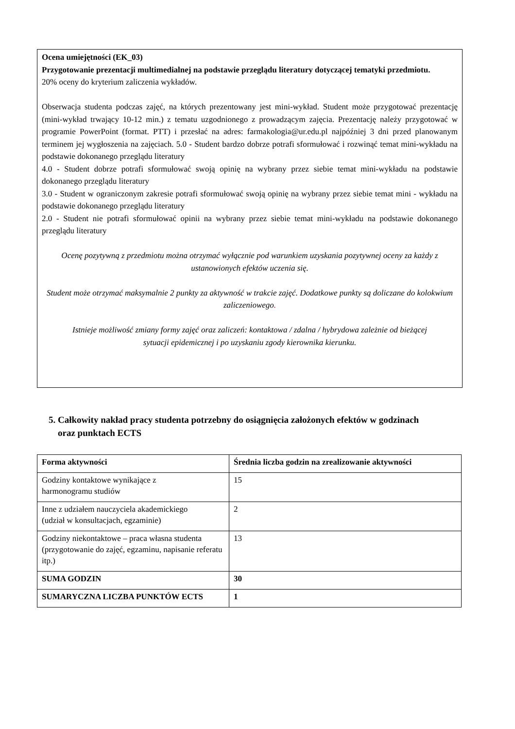Ocena umiejętności (EK_03)
Przygotowanie prezentacji multimedialnej na podstawie przeglądu literatury dotyczącej tematyki przedmiotu.
20% oceny do kryterium zaliczenia wykładów.
Obserwacja studenta podczas zajęć, na których prezentowany jest mini-wykład. Student może przygotować prezentację (mini-wykład trwający 10-12 min.) z tematu uzgodnionego z prowadzącym zajęcia. Prezentację należy przygotować w programie PowerPoint (format. PTT) i przesłać na adres: farmakologia@ur.edu.pl najpóźniej 3 dni przed planowanym terminem jej wygłoszenia na zajęciach. 5.0 - Student bardzo dobrze potrafi sformułować i rozwinąć temat mini-wykładu na podstawie dokonanego przeglądu literatury
4.0 - Student dobrze potrafi sformułować swoją opinię na wybrany przez siebie temat mini-wykładu na podstawie dokonanego przeglądu literatury
3.0 - Student w ograniczonym zakresie potrafi sformułować swoją opinię na wybrany przez siebie temat mini - wykładu na podstawie dokonanego przeglądu literatury
2.0 - Student nie potrafi sformułować opinii na wybrany przez siebie temat mini-wykładu na podstawie dokonanego przeglądu literatury
Ocenę pozytywną z przedmiotu można otrzymać wyłącznie pod warunkiem uzyskania pozytywnej oceny za każdy z ustanowionych efektów uczenia się.
Student może otrzymać maksymalnie 2 punkty za aktywność w trakcie zajęć. Dodatkowe punkty są doliczane do kolokwium zaliczeniowego.
Istnieje możliwość zmiany formy zajęć oraz zaliczeń: kontaktowa / zdalna / hybrydowa zależnie od bieżącej sytuacji epidemicznej i po uzyskaniu zgody kierownika kierunku.
5. Całkowity nakład pracy studenta potrzebny do osiągnięcia założonych efektów w godzinach
oraz punktach ECTS
| Forma aktywności | Średnia liczba godzin na zrealizowanie aktywności |
| --- | --- |
| Godziny kontaktowe wynikające z harmonogramu studiów | 15 |
| Inne z udziałem nauczyciela akademickiego (udział w konsultacjach, egzaminie) | 2 |
| Godziny niekontaktowe – praca własna studenta (przygotowanie do zajęć, egzaminu, napisanie referatu itp.) | 13 |
| SUMA GODZIN | 30 |
| SUMARYCZNA LICZBA PUNKTÓW ECTS | 1 |